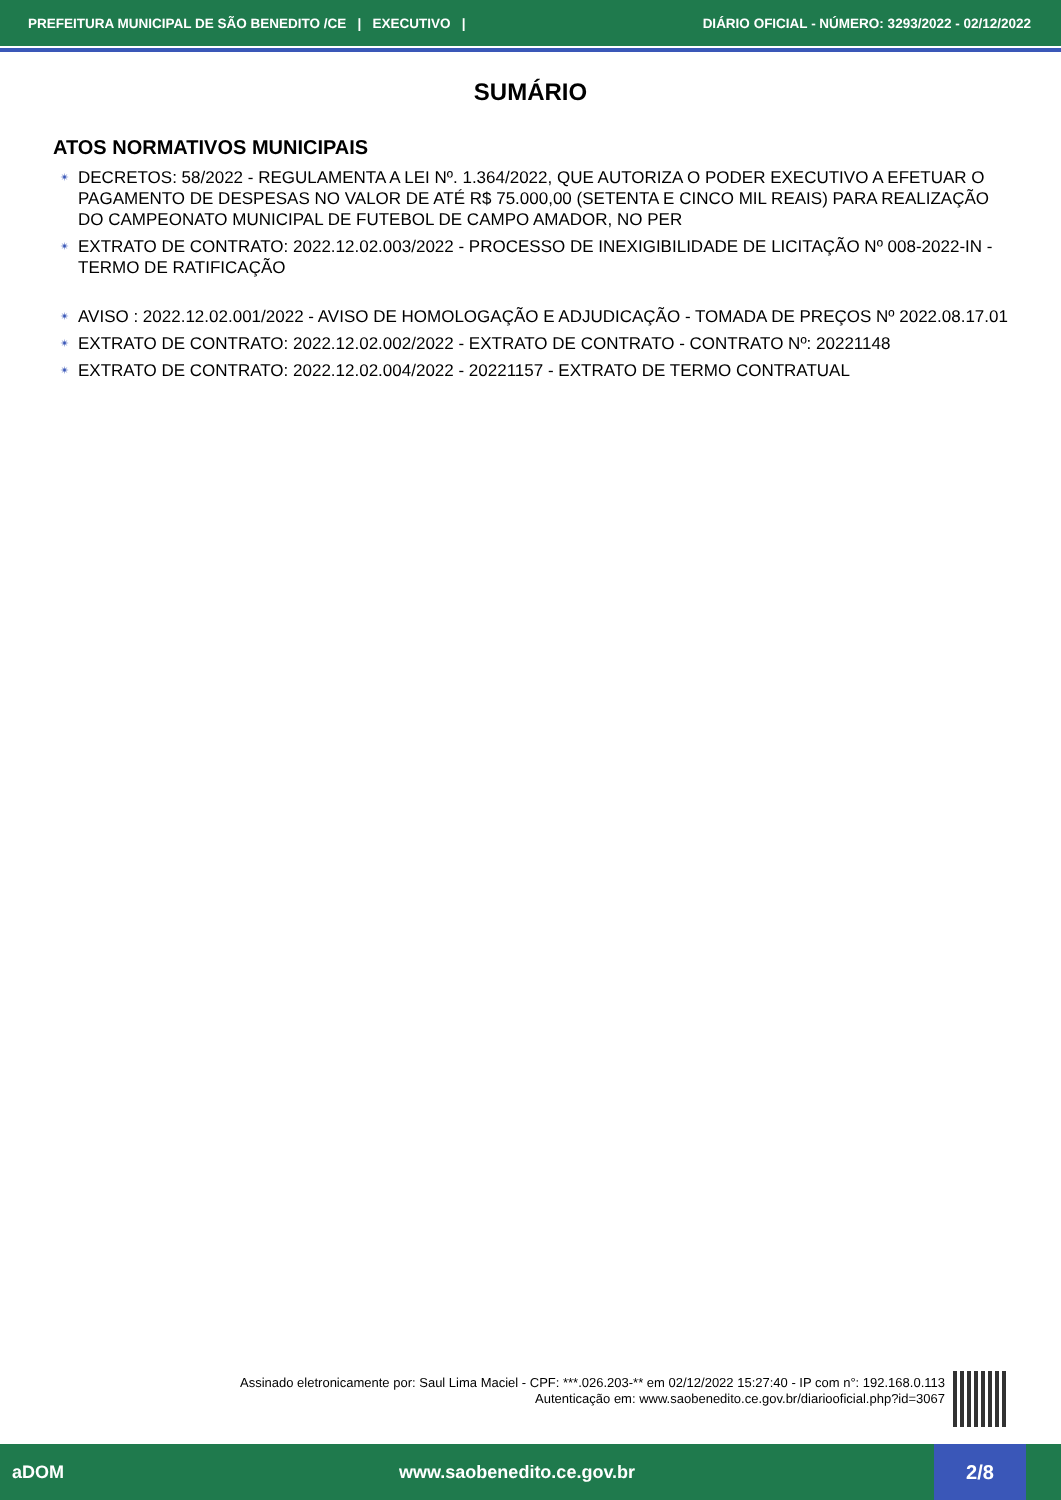PREFEITURA MUNICIPAL DE SÃO BENEDITO /CE | EXECUTIVO | DIÁRIO OFICIAL - NÚMERO: 3293/2022 - 02/12/2022
SUMÁRIO
ATOS NORMATIVOS MUNICIPAIS
✴ DECRETOS: 58/2022 - REGULAMENTA A LEI Nº. 1.364/2022, QUE AUTORIZA O PODER EXECUTIVO A EFETUAR O PAGAMENTO DE DESPESAS NO VALOR DE ATÉ R$ 75.000,00 (SETENTA E CINCO MIL REAIS) PARA REALIZAÇÃO DO CAMPEONATO MUNICIPAL DE FUTEBOL DE CAMPO AMADOR, NO PER
✴ EXTRATO DE CONTRATO: 2022.12.02.003/2022 - PROCESSO DE INEXIGIBILIDADE DE LICITAÇÃO Nº 008-2022-IN - TERMO DE RATIFICAÇÃO
✴ AVISO : 2022.12.02.001/2022 - AVISO DE HOMOLOGAÇÃO E ADJUDICAÇÃO - TOMADA DE PREÇOS Nº 2022.08.17.01
✴ EXTRATO DE CONTRATO: 2022.12.02.002/2022 - EXTRATO DE CONTRATO - CONTRATO Nº: 20221148
✴ EXTRATO DE CONTRATO: 2022.12.02.004/2022 - 20221157 - EXTRATO DE TERMO CONTRATUAL
Assinado eletronicamente por: Saul Lima Maciel - CPF: ***.026.203-** em 02/12/2022 15:27:40 - IP com n°: 192.168.0.113
Autenticação em: www.saobenedito.ce.gov.br/diariooficial.php?id=3067
aDOM www.saobenedito.ce.gov.br
2/8